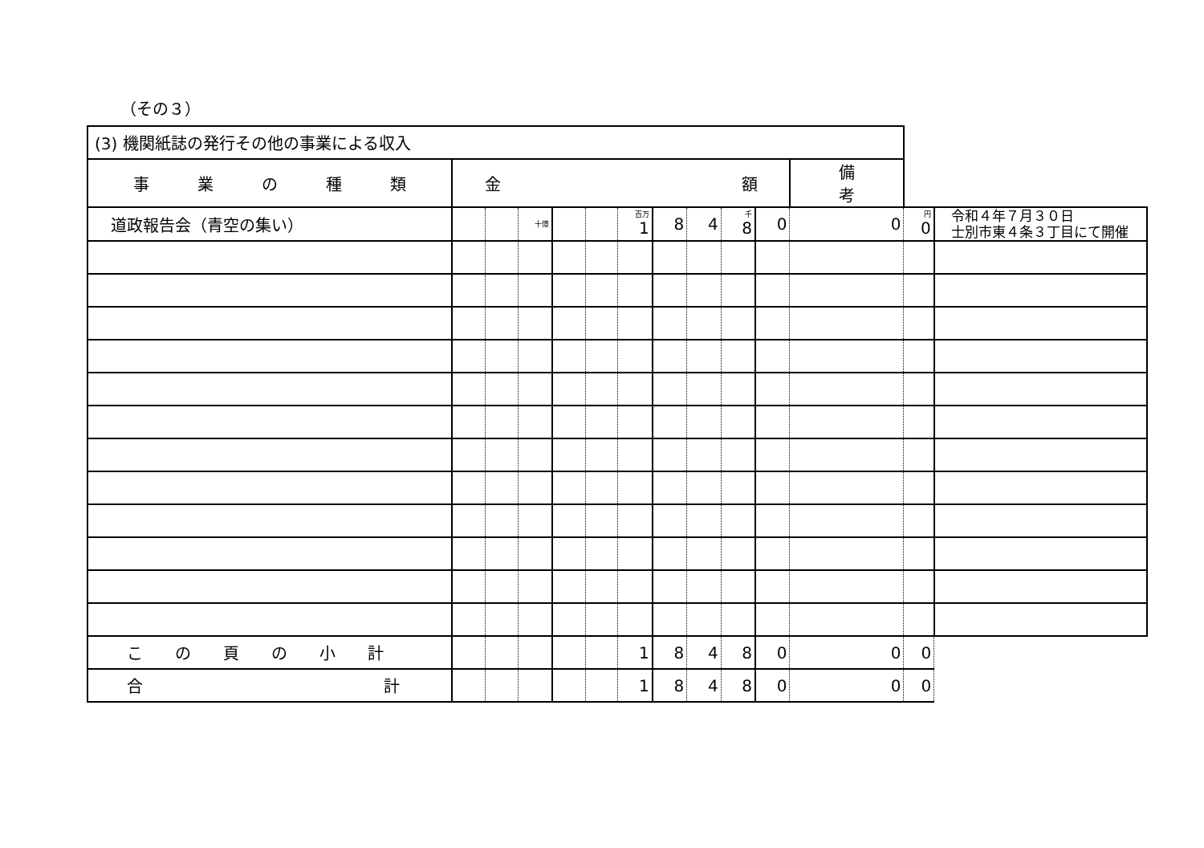（その３）
| (3) 機関紙誌の発行その他の事業による収入 | | | | | | | | | | | | | |
| 事 業 の 種 類 | 金 額 | | | | | | | | | | 備 考 | | |
| 道政報告会（青空の集い） | | | 十億 | | | 百万 1 | 8 | 4 | 千 8 | 0 | 0 | 円 0 | 令和４年７月３０日 士別市東４条３丁目にて開催 |
| こ の 頁 の 小 計 | | | | | | 1 | 8 | 4 | 8 | 0 | 0 | 0 | |
| 合 計 | | | | | | 1 | 8 | 4 | 8 | 0 | 0 | 0 | |